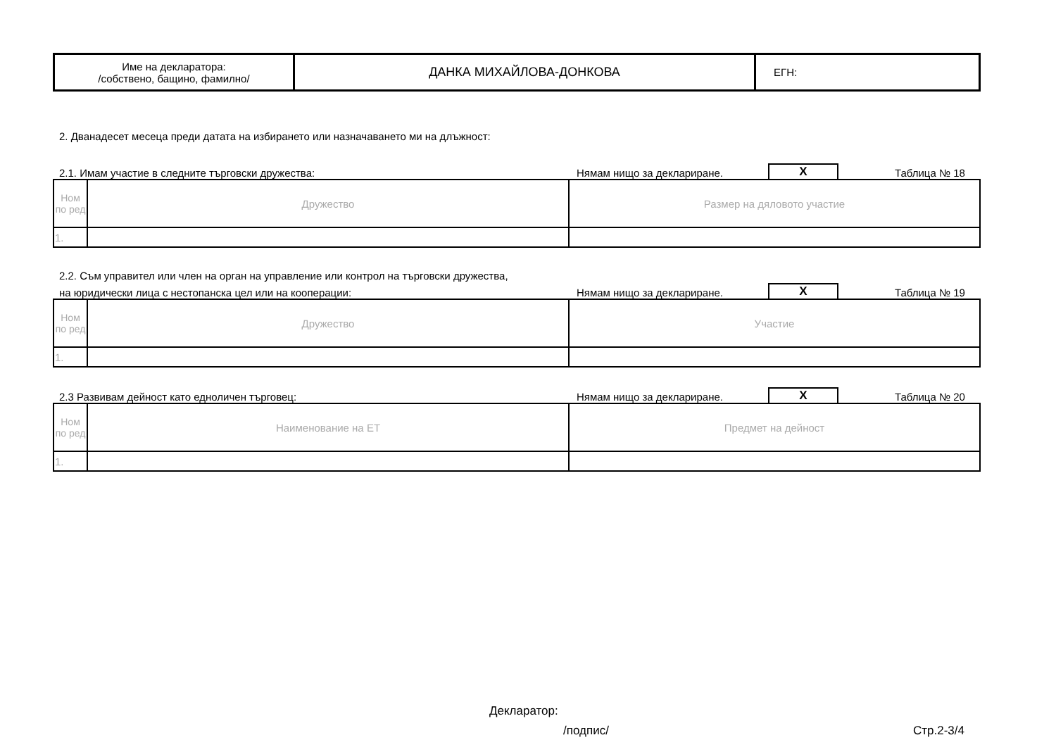| Име на декларатора: /собствено, бащино, фамилно/ | ДАНКА МИХАЙЛОВА-ДОНКОВА | ЕГН: |
2. Дванадесет месеца преди датата на избирането или назначаването ми на длъжност:
2.1. Имам участие в следните търговски дружества: Нямам нищо за деклариране. X Таблица № 18
| Ном по ред | Дружество | Размер на дяловото участие |
| 1. | | |
2.2. Съм управител или член на орган на управление или контрол на търговски дружества,
на юридически лица с нестопанска цел или на кооперации: Нямам нищо за деклариране. X Таблица № 19
| Ном по ред | Дружество | Участие |
| 1. | | |
2.3 Развивам дейност като едноличен търговец: Нямам нищо за деклариране. X Таблица № 20
| Ном по ред | Наименование на ЕТ | Предмет на дейност |
| 1. | | |
Декларатор:
/подпис/ Стр.2-3/4